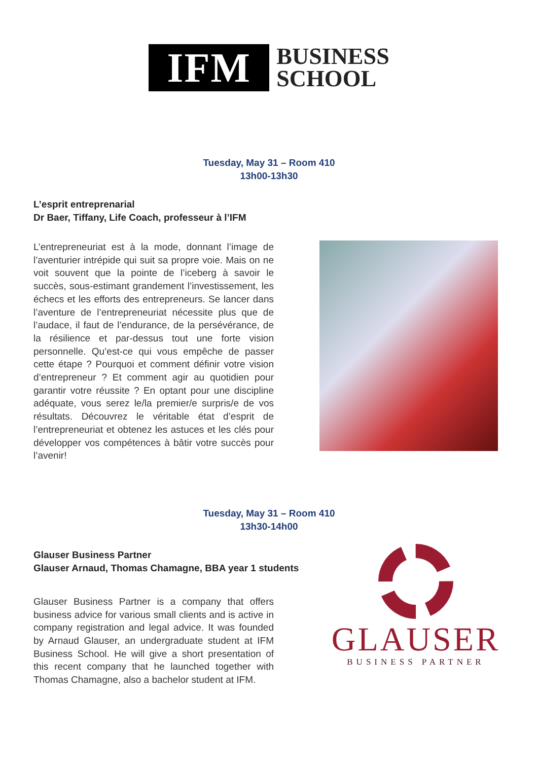IFM
BUSINESS
SCHOOL
Tuesday, May 31 – Room 410
13h00-13h30
L’esprit entreprenarial
Dr Baer, Tiffany, Life Coach, professeur à l’IFM
L’entrepreneuriat est à la mode, donnant l’image de l’aventurier intrépide qui suit sa propre voie. Mais on ne voit souvent que la pointe de l’iceberg à savoir le succès, sous-estimant grandement l’investissement, les échecs et les efforts des entrepreneurs. Se lancer dans l’aventure de l’entrepreneuriat nécessite plus que de l’audace, il faut de l’endurance, de la persévérance, de la résilience et par-dessus tout une forte vision personnelle. Qu’est-ce qui vous empêche de passer cette étape ? Pourquoi et comment définir votre vision d’entrepreneur ? Et comment agir au quotidien pour garantir votre réussite ? En optant pour une discipline adéquate, vous serez le/la premier/e surpris/e de vos résultats. Découvrez le véritable état d’esprit de l’entrepreneuriat et obtenez les astuces et les clés pour développer vos compétences à bâtir votre succès pour l’avenir!
Tuesday, May 31 – Room 410
13h30-14h00
Glauser Business Partner
Glauser Arnaud, Thomas Chamagne, BBA year 1 students
Glauser Business Partner is a company that offers business advice for various small clients and is active in company registration and legal advice. It was founded by Arnaud Glauser, an undergraduate student at IFM Business School. He will give a short presentation of this recent company that he launched together with Thomas Chamagne, also a bachelor student at IFM.
GLAUSER
BUSINESS PARTNER